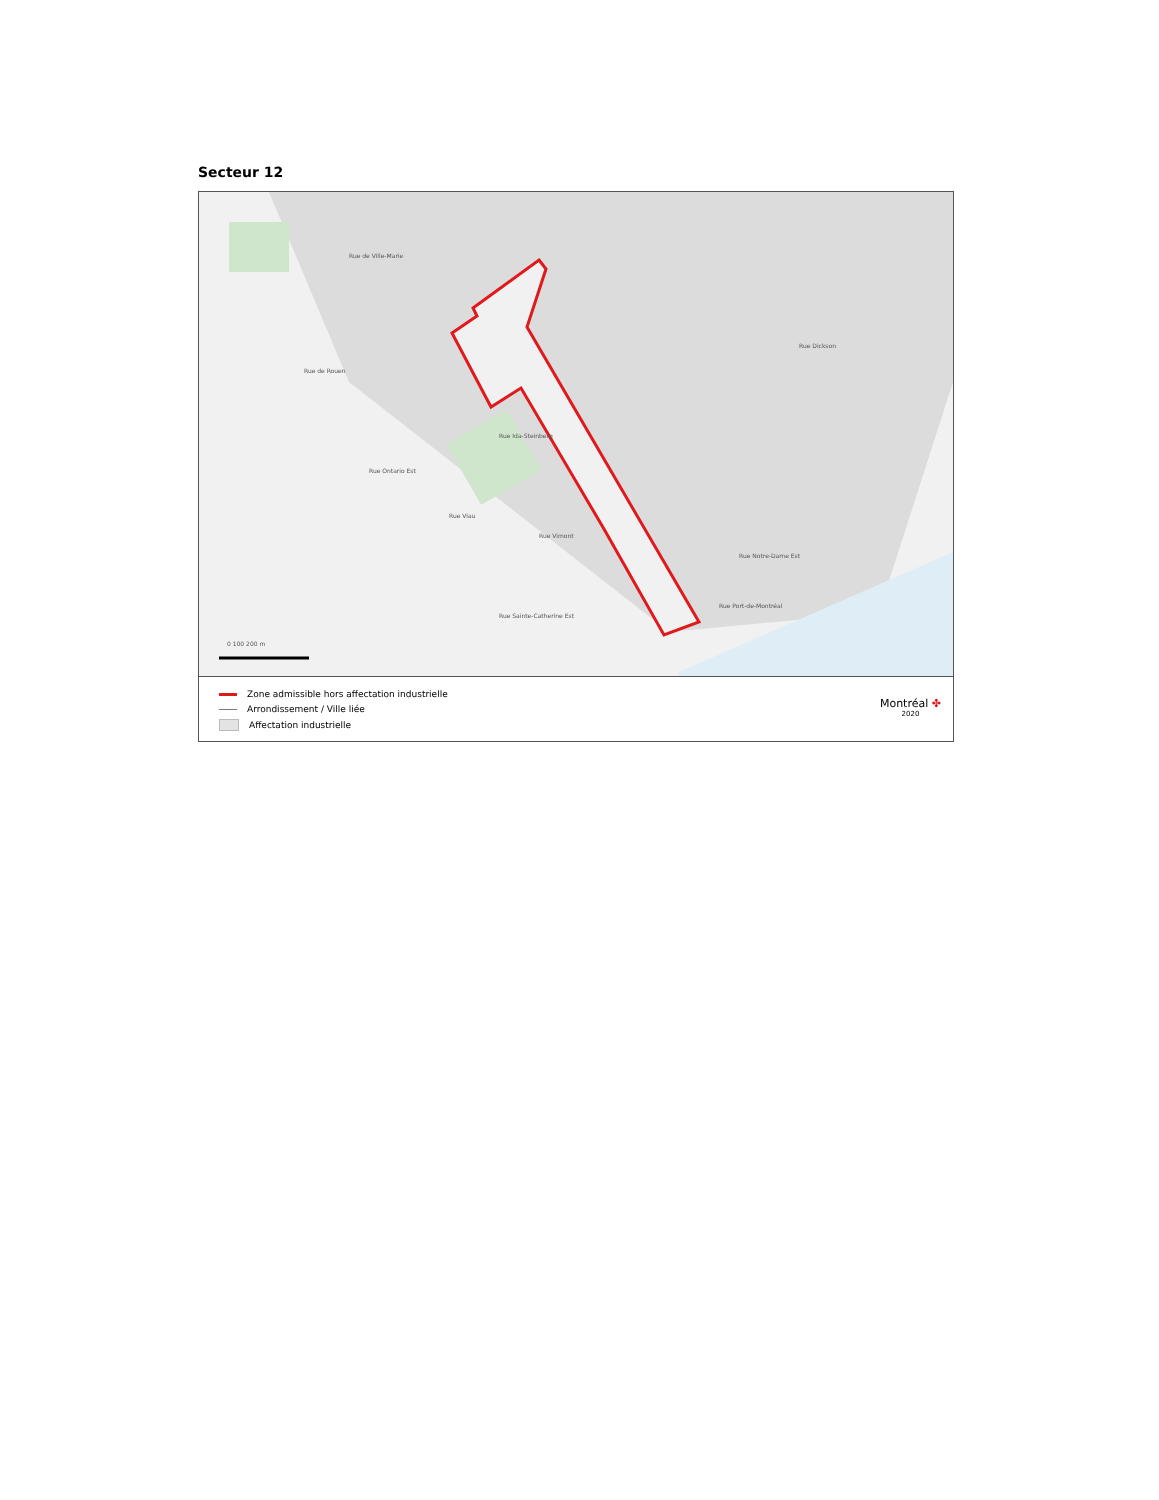Secteur 12
Rue de Rouen
Rue Ontario Est
Rue de Ville-Marie
Rue Ida-Steinberg
Rue Viau
Rue Vimont
Rue Sainte-Catherine Est
Rue Notre-Dame Est
Rue Port-de-Montréal
Rue Dickson
0 100 200 m
Zone admissible hors affectation industrielle
Arrondissement / Ville liée
Affectation industrielle
Montréal ✤
2020